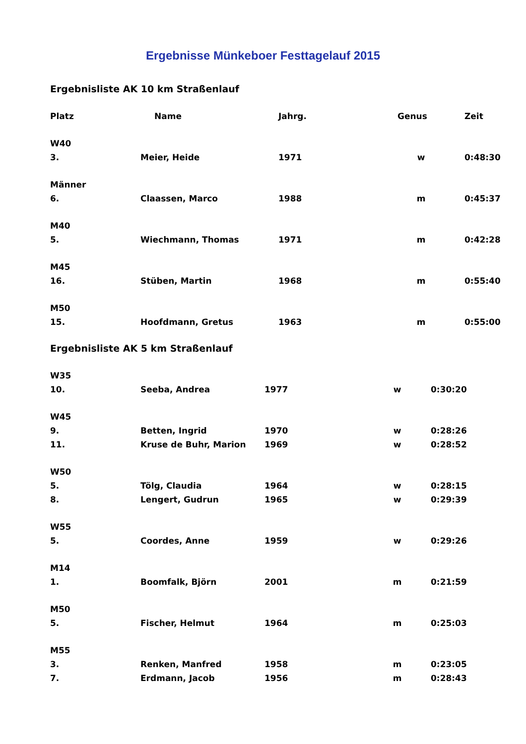Ergebnisse Münkeboer Festtagelauf 2015
Ergebnisliste AK 10 km Straßenlauf
| Platz | Name | Jahrg. | Genus | Zeit |
| --- | --- | --- | --- | --- |
| W40 | | | | |
| 3. | Meier, Heide | 1971 | w | 0:48:30 |
| Männer | | | | |
| 6. | Claassen, Marco | 1988 | m | 0:45:37 |
| M40 | | | | |
| 5. | Wiechmann, Thomas | 1971 | m | 0:42:28 |
| M45 | | | | |
| 16. | Stüben, Martin | 1968 | m | 0:55:40 |
| M50 | | | | |
| 15. | Hoofdmann, Gretus | 1963 | m | 0:55:00 |
Ergebnisliste AK 5 km Straßenlauf
| W35 | | | | |
| 10. | Seeba, Andrea | 1977 | w | 0:30:20 |
| W45 | | | | |
| 9. | Betten, Ingrid | 1970 | w | 0:28:26 |
| 11. | Kruse de Buhr, Marion | 1969 | w | 0:28:52 |
| W50 | | | | |
| 5. | Tölg, Claudia | 1964 | w | 0:28:15 |
| 8. | Lengert, Gudrun | 1965 | w | 0:29:39 |
| W55 | | | | |
| 5. | Coordes, Anne | 1959 | w | 0:29:26 |
| M14 | | | | |
| 1. | Boomfalk, Björn | 2001 | m | 0:21:59 |
| M50 | | | | |
| 5. | Fischer, Helmut | 1964 | m | 0:25:03 |
| M55 | | | | |
| 3. | Renken, Manfred | 1958 | m | 0:23:05 |
| 7. | Erdmann, Jacob | 1956 | m | 0:28:43 |